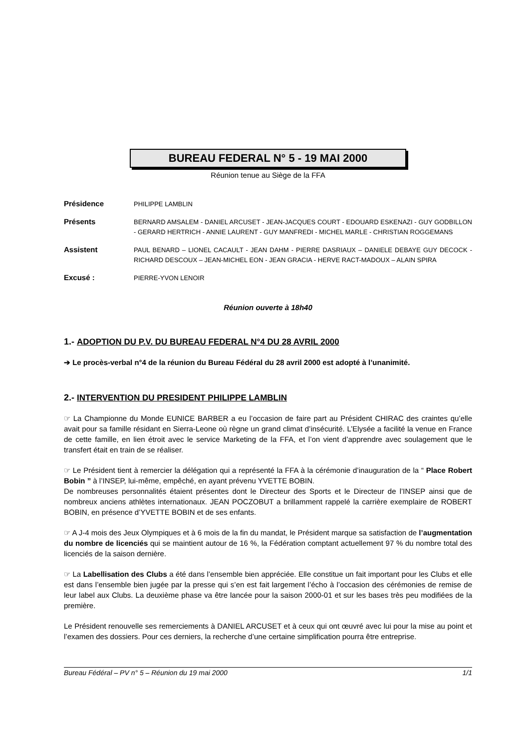BUREAU FEDERAL N° 5 - 19 MAI 2000
Réunion tenue au Siège de la FFA
Présidence
PHILIPPE LAMBLIN
Présents
BERNARD AMSALEM - DANIEL ARCUSET - JEAN-JACQUES COURT - EDOUARD ESKENAZI - GUY GODBILLON - GERARD HERTRICH - ANNIE LAURENT - GUY MANFREDI - MICHEL MARLE - CHRISTIAN ROGGEMANS
Assistent
PAUL BENARD – LIONEL CACAULT - JEAN DAHM - PIERRE DASRIAUX – DANIELE DEBAYE GUY DECOCK - RICHARD DESCOUX – JEAN-MICHEL EON - JEAN GRACIA - HERVE RACT-MADOUX – ALAIN SPIRA
Excusé :
PIERRE-YVON LENOIR
Réunion ouverte à 18h40
1.- ADOPTION DU P.V. DU BUREAU FEDERAL N°4 DU 28 AVRIL 2000
➔ Le procès-verbal n°4 de la réunion du Bureau Fédéral du 28 avril 2000 est adopté à l’unanimité.
2.- INTERVENTION DU PRESIDENT PHILIPPE LAMBLIN
☞ La Championne du Monde EUNICE BARBER a eu l’occasion de faire part au Président CHIRAC des craintes qu’elle avait pour sa famille résidant en Sierra-Leone où règne un grand climat d’insécurité. L’Elysée a facilité la venue en France de cette famille, en lien étroit avec le service Marketing de la FFA, et l’on vient d’apprendre avec soulagement que le transfert était en train de se réaliser.
☞ Le Président tient à remercier la délégation qui a représenté la FFA à la cérémonie d’inauguration de la “ Place Robert Bobin ” à l’INSEP, lui-même, empêché, en ayant prévenu YVETTE BOBIN.
De nombreuses personnalités étaient présentes dont le Directeur des Sports et le Directeur de l’INSEP ainsi que de nombreux anciens athlètes internationaux. JEAN POCZOBUT a brillamment rappelé la carrière exemplaire de ROBERT BOBIN, en présence d’YVETTE BOBIN et de ses enfants.
☞ A J-4 mois des Jeux Olympiques et à 6 mois de la fin du mandat, le Président marque sa satisfaction de l’augmentation du nombre de licenciés qui se maintient autour de 16 %, la Fédération comptant actuellement 97 % du nombre total des licenciés de la saison dernière.
☞ La Labellisation des Clubs a été dans l’ensemble bien appréciée. Elle constitue un fait important pour les Clubs et elle est dans l’ensemble bien jugée par la presse qui s’en est fait largement l’écho à l’occasion des cérémonies de remise de leur label aux Clubs. La deuxième phase va être lancée pour la saison 2000-01 et sur les bases très peu modifiées de la première.
Le Président renouvelle ses remerciements à DANIEL ARCUSET et à ceux qui ont œuvré avec lui pour la mise au point et l’examen des dossiers. Pour ces derniers, la recherche d’une certaine simplification pourra être entreprise.
Bureau Fédéral – PV n° 5 – Réunion du 19 mai 2000 1/1